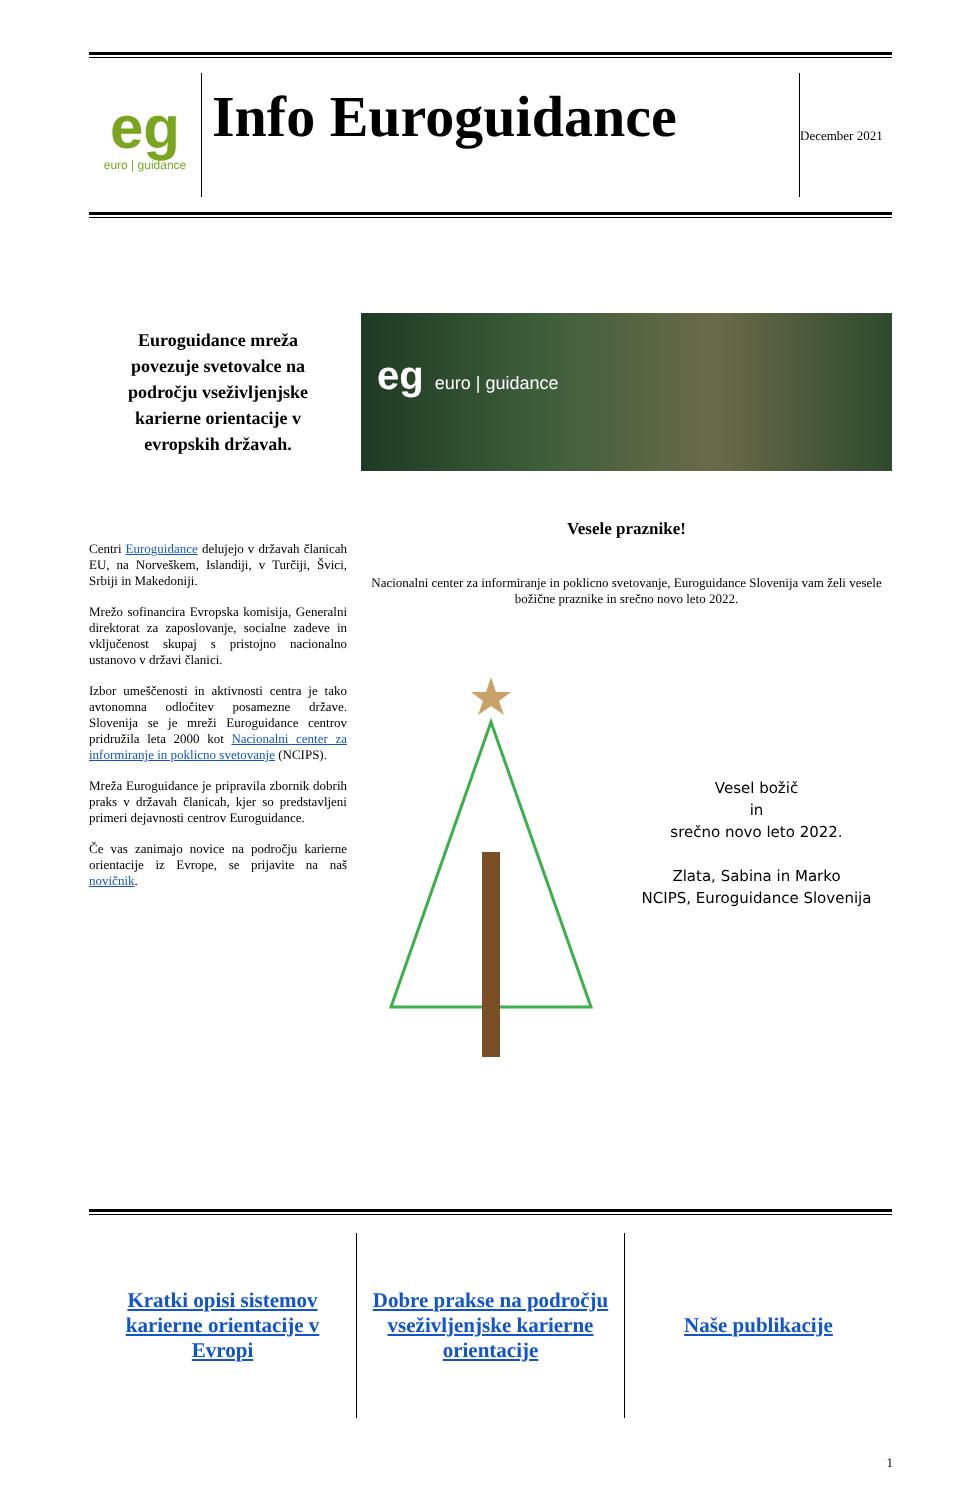eg
euro | guidance
Info Euroguidance
December 2021
Euroguidance mreža povezuje svetovalce na področju vseživljenjske karierne orientacije v evropskih državah.
Centri Euroguidance delujejo v državah članicah EU, na Norveškem, Islandiji, v Turčiji, Švici, Srbiji in Makedoniji.
Mrežo sofinancira Evropska komisija, Generalni direktorat za zaposlovanje, socialne zadeve in vključenost skupaj s pristojno nacionalno ustanovo v državi članici.
Izbor umeščenosti in aktivnosti centra je tako avtonomna odločitev posamezne države. Slovenija se je mreži Euroguidance centrov pridružila leta 2000 kot Nacionalni center za informiranje in poklicno svetovanje (NCIPS).
Mreža Euroguidance je pripravila zbornik dobrih praks v državah članicah, kjer so predstavljeni primeri dejavnosti centrov Euroguidance.
Če vas zanimajo novice na področju karierne orientacije iz Evrope, se prijavite na naš novičnik.
eg euro | guidance
Vesele praznike!
Nacionalni center za informiranje in poklicno svetovanje, Euroguidance Slovenija vam želi vesele božične praznike in srečno novo leto 2022.
Vesel božič
in
srečno novo leto 2022.
Zlata, Sabina in Marko
NCIPS, Euroguidance Slovenija
Kratki opisi sistemov karierne orientacije v Evropi
Dobre prakse na področju vseživljenjske karierne orientacije
Naše publikacije
1